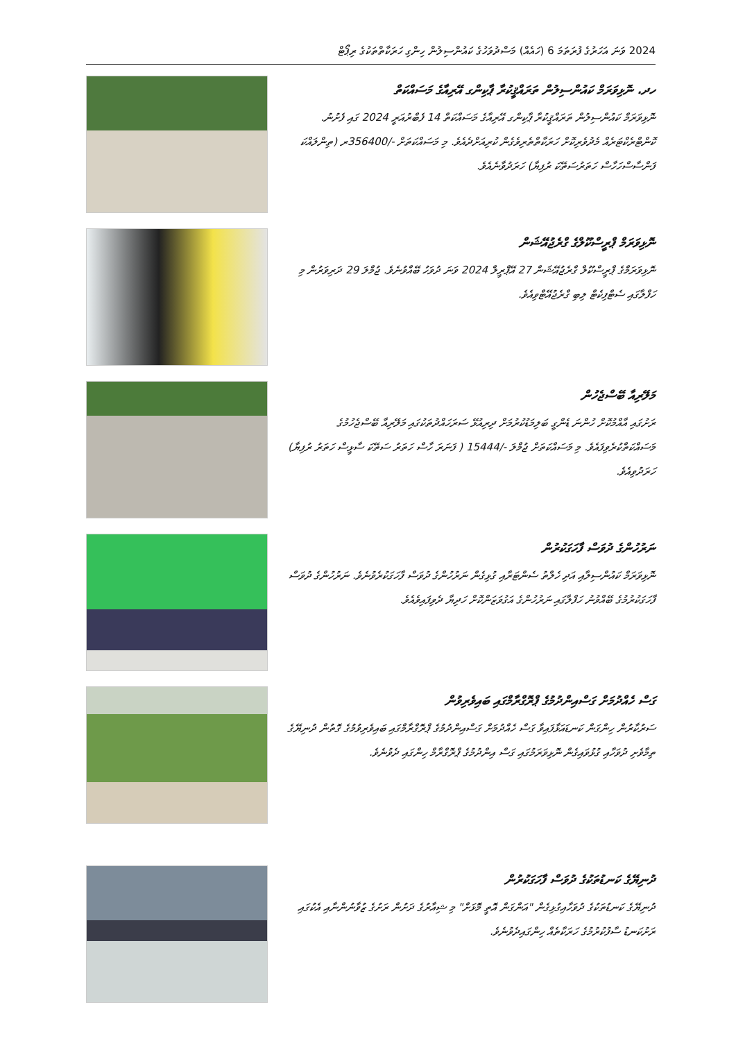2024 ވަނަ އަހަރުގެ ފުރަތަމަ 6 (ހައެއް) މަސްދުވަހުގެ ކައުންސިލުން ހިންގި ހަރަކާތްތަކުގެ ރިޕޯޓް
ހދ. ނޮޅިވަރަމް ކައުންސިލުން ތަރައްޤީކުރާ ޕާކިންގ އޭރިއާގެ މަސައްކަތް
ނޮޅިވަރަމް ކައުންސިލުން ތަރައްޤީކުރާ ޕާކިންގ އޭރިއާގެ މަސައްކަތް 14 ފެބްރުއަރީ 2024 ގައި ފެށުނު. ކޮންޓްރެކްޓަރެއް މެދުވެރިކޮށް ހަރަކާތްތެރިވެގެން ކުރިއަށްދެއެވެ. މި މަސައްކަތަށް -/356400ރ (ތިންލައްކަ ފަންސާސްހަހާސް ހަތަރުސަތޭކަ ރުފިޔާ) ހަރަދުވާނެއެވެ.
ނޮޅިވަރަމް ޕްރީސްކޫލްގެ ގްރެޖުއޭޝަން
ނޮޅިވަރަމްގެ ޕްރީސްކޫލް ގްރެޖުއޭޝަން 27 އޭޕްރީލް 2024 ވަނަ ދުވަހު ބޭއްވުނެވެ. ޖުމްލަ 29 ދަރިވަރުން މި ހަފްލާގައި ސެޓްފިކެޓް ލިބި ގްރެޖުއޭޓްވިއެވެ.
މަލޭރިއާ ބޭސްޖެހުން
ރަށުގައި އާއްމުކޮށް ހުންނަ ޑެންގީ ބަލިމަޑުކުރުމަށް ދިރިއުޅޭ ސަރަހައްދުތަކުގައި މަލޭރިއާ ބޭސްޖެހުމުގެ މަސައްކަތްކުރެވިފައެވެ. މި މަސައްކަތަށް ޖުމްލަ -/15444 ( ފަނަރަ ހާސް ހަތަރު ސަތޭކަ ސާޅީސް ހަތަރު ރުފިޔާ) ހަރަދުވިއެވެ.
ނަރުހުންގެ ދުވަސް ފާހަގަކުރުން
ނޮޅިވަރަމް ކައުންސިލާއި އަދި ހެލްތު ސެންޓަރާއި ގުޅިގެން ނަރުހުންގެ ދުވަސް ފާހަގަކުރެވުނެވެ. ނަރުހުންގެ ދުވަސް ފާހަގަކުރުމުގެ ބޭއްވުނު ހަފްލާގައި ނަރުހުންގެ އަގުވަޒަންކޮށް ހަދިޔާ ދެވިފައިވެއެވެ.
ގަސް ހެއްދުމަށް ގަސްއިންދުމުގެ ޕްރޮގްރާމްގައި ބައިވެރިވުން
ސަރުކާރުން ހިންގަން ކަނޑައަޅާފައިވާ ގަސް ހެއްދުމަށް ގަސްއިންދުމުގެ ޕްރޮގްރާމްގައި ބައިވެރިވުމުގެ ގޮތުން ދުނިޔޭގެ ތިމާވެށި ދުވަހާއި ގުޅުވައިގެން ނޮޅިވަރަމުގައި ގަސް އިންދުމުގެ ޕްރޮގްރާމް ހިންގައި ދެވުނެވެ.
ދުނިޔޭގެ ކަނޑުތަކުގެ ދުވަސް ފާހަގަކުރުން
ދުނިޔޭގެ ކަނޑުތަކުގެ ދުވަހާއިގުޅިގެން "އަންގަން އޮތީ މޮޅަށް" މި ޝިއާރުގެ ދަށުން ރަށުގެ ޒުވާނުންނާއި އެކުގައި ރަށުކަނޑު ސާފުކުރުމުގެ ހަރަކާތެއް ހިންގައިދެވުނެވެ.